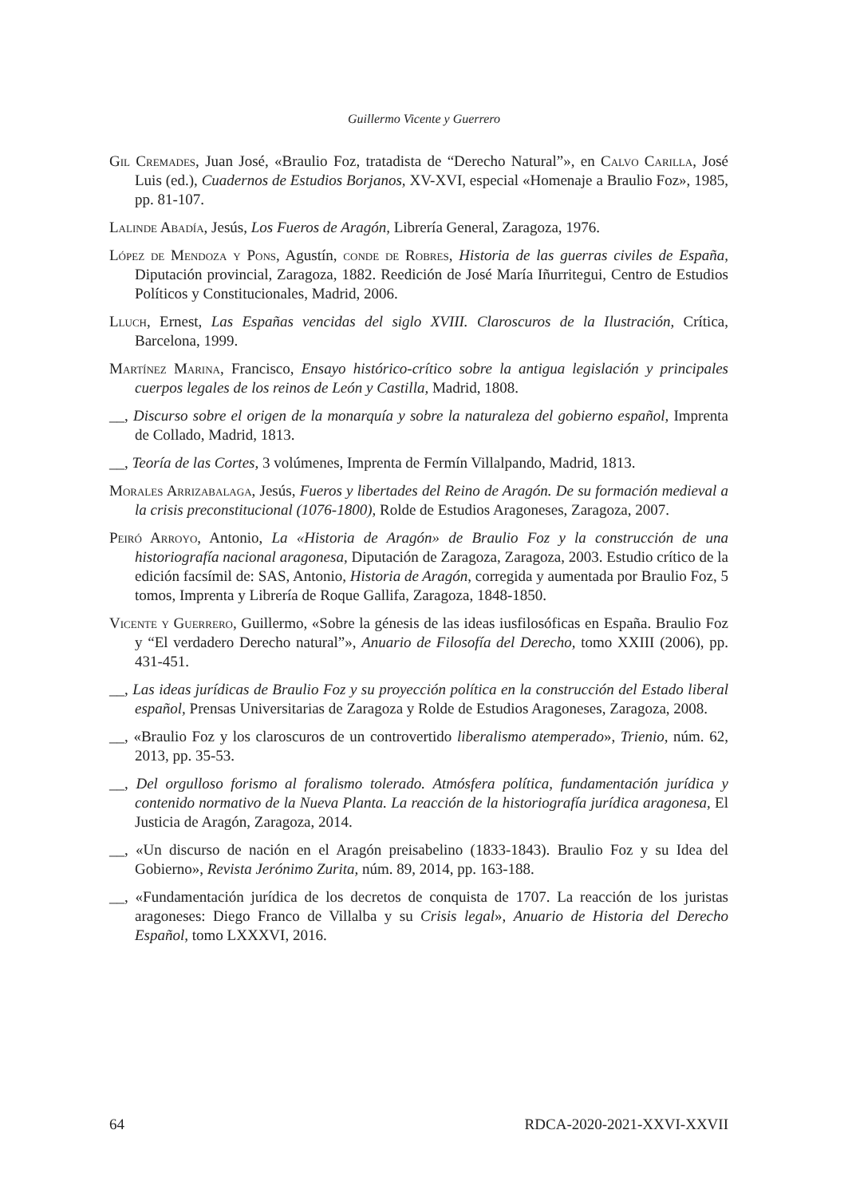Guillermo Vicente y Guerrero
Gil Cremades, Juan José, «Braulio Foz, tratadista de “Derecho Natural”», en Calvo Carilla, José Luis (ed.), Cuadernos de Estudios Borjanos, XV-XVI, especial «Homenaje a Braulio Foz», 1985, pp. 81-107.
Lalinde Abadía, Jesús, Los Fueros de Aragón, Librería General, Zaragoza, 1976.
López de Mendoza y Pons, Agustín, conde de Robres, Historia de las guerras civiles de España, Diputación provincial, Zaragoza, 1882. Reedición de José María Iñurritegui, Centro de Estudios Políticos y Constitucionales, Madrid, 2006.
Lluch, Ernest, Las Españas vencidas del siglo XVIII. Claroscuros de la Ilustración, Crítica, Barcelona, 1999.
Martínez Marina, Francisco, Ensayo histórico-crítico sobre la antigua legislación y principales cuerpos legales de los reinos de León y Castilla, Madrid, 1808.
__, Discurso sobre el origen de la monarquía y sobre la naturaleza del gobierno español, Imprenta de Collado, Madrid, 1813.
__, Teoría de las Cortes, 3 volúmenes, Imprenta de Fermín Villalpando, Madrid, 1813.
Morales Arrizabalaga, Jesús, Fueros y libertades del Reino de Aragón. De su formación medieval a la crisis preconstitucional (1076-1800), Rolde de Estudios Aragoneses, Zaragoza, 2007.
Peiró Arroyo, Antonio, La «Historia de Aragón» de Braulio Foz y la construcción de una historiografía nacional aragonesa, Diputación de Zaragoza, Zaragoza, 2003. Estudio crítico de la edición facsímil de: SAS, Antonio, Historia de Aragón, corregida y aumentada por Braulio Foz, 5 tomos, Imprenta y Librería de Roque Gallifa, Zaragoza, 1848-1850.
Vicente y Guerrero, Guillermo, «Sobre la génesis de las ideas iusfilosóficas en España. Braulio Foz y “El verdadero Derecho natural”», Anuario de Filosofía del Derecho, tomo XXIII (2006), pp. 431-451.
__, Las ideas jurídicas de Braulio Foz y su proyección política en la construcción del Estado liberal español, Prensas Universitarias de Zaragoza y Rolde de Estudios Aragoneses, Zaragoza, 2008.
__, «Braulio Foz y los claroscuros de un controvertido liberalismo atemperado», Trienio, núm. 62, 2013, pp. 35-53.
__, Del orgulloso forismo al foralismo tolerado. Atmósfera política, fundamentación jurídica y contenido normativo de la Nueva Planta. La reacción de la historiografía jurídica aragonesa, El Justicia de Aragón, Zaragoza, 2014.
__, «Un discurso de nación en el Aragón preisabelino (1833-1843). Braulio Foz y su Idea del Gobierno», Revista Jerónimo Zurita, núm. 89, 2014, pp. 163-188.
__, «Fundamentación jurídica de los decretos de conquista de 1707. La reacción de los juristas aragoneses: Diego Franco de Villalba y su Crisis legal», Anuario de Historia del Derecho Español, tomo LXXXVI, 2016.
64 RDCA-2020-2021-XXVI-XXVII